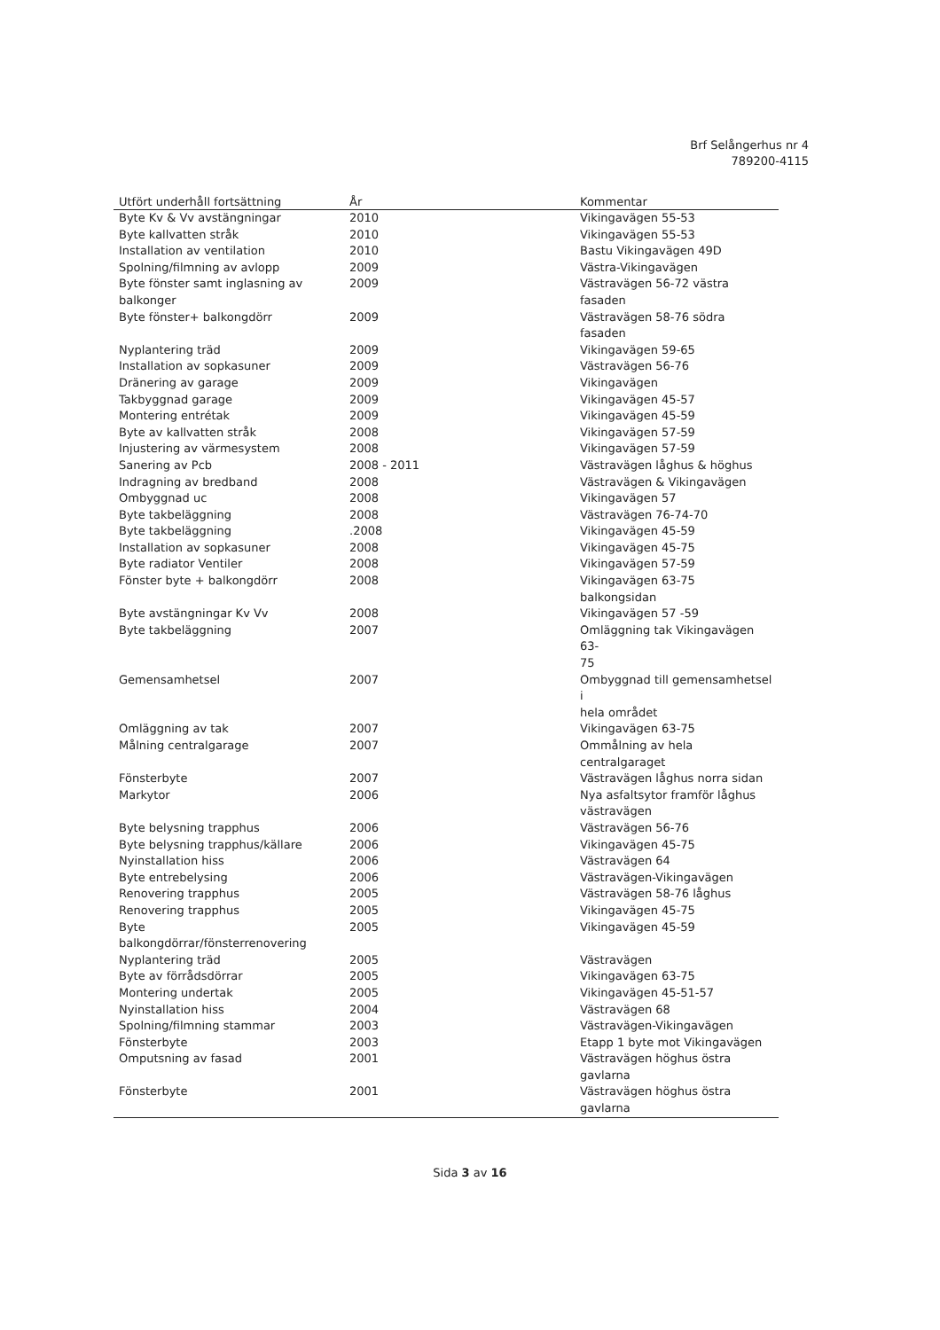Brf Selångerhus nr 4
789200-4115
| Utfört underhåll fortsättning | År | Kommentar |
| --- | --- | --- |
| Byte Kv & Vv avstängningar | 2010 | Vikingavägen 55-53 |
| Byte kallvatten stråk | 2010 | Vikingavägen 55-53 |
| Installation av ventilation | 2010 | Bastu Vikingavägen 49D |
| Spolning/filmning av avlopp | 2009 | Västra-Vikingavägen |
| Byte fönster samt inglasning av balkonger | 2009 | Västravägen 56-72 västra fasaden |
| Byte fönster+ balkongdörr | 2009 | Västravägen 58-76 södra fasaden |
| Nyplantering träd | 2009 | Vikingavägen 59-65 |
| Installation av sopkasuner | 2009 | Västravägen 56-76 |
| Dränering av garage | 2009 | Vikingavägen |
| Takbyggnad garage | 2009 | Vikingavägen 45-57 |
| Montering entrétak | 2009 | Vikingavägen 45-59 |
| Byte av kallvatten stråk | 2008 | Vikingavägen 57-59 |
| Injustering av värmesystem | 2008 | Vikingavägen 57-59 |
| Sanering av Pcb | 2008 - 2011 | Västravägen låghus & höghus |
| Indragning av bredband | 2008 | Västravägen & Vikingavägen |
| Ombyggnad uc | 2008 | Vikingavägen 57 |
| Byte takbeläggning | 2008 | Västravägen 76-74-70 |
| Byte takbeläggning | .2008 | Vikingavägen 45-59 |
| Installation av sopkasuner | 2008 | Vikingavägen 45-75 |
| Byte radiator Ventiler | 2008 | Vikingavägen 57-59 |
| Fönster byte + balkongdörr | 2008 | Vikingavägen 63-75 balkongsidan |
| Byte avstängningar Kv Vv | 2008 | Vikingavägen 57 -59 |
| Byte takbeläggning | 2007 | Omläggning tak Vikingavägen 63- 75 |
| Gemensamhetsel | 2007 | Ombyggnad till gemensamhetsel i hela området |
| Omläggning av tak | 2007 | Vikingavägen 63-75 |
| Målning centralgarage | 2007 | Ommålning av hela centralgaraget |
| Fönsterbyte | 2007 | Västravägen låghus norra sidan |
| Markytor | 2006 | Nya asfaltsytor framför låghus västravägen |
| Byte belysning trapphus | 2006 | Västravägen 56-76 |
| Byte belysning trapphus/källare | 2006 | Vikingavägen 45-75 |
| Nyinstallation hiss | 2006 | Västravägen 64 |
| Byte entrebelysing | 2006 | Västravägen-Vikingavägen |
| Renovering trapphus | 2005 | Västravägen 58-76 låghus |
| Renovering trapphus | 2005 | Vikingavägen 45-75 |
| Byte balkongdörrar/fönsterrenovering | 2005 | Vikingavägen 45-59 |
| Nyplantering träd | 2005 | Västravägen |
| Byte av förrådsdörrar | 2005 | Vikingavägen 63-75 |
| Montering undertak | 2005 | Vikingavägen 45-51-57 |
| Nyinstallation hiss | 2004 | Västravägen 68 |
| Spolning/filmning stammar | 2003 | Västravägen-Vikingavägen |
| Fönsterbyte | 2003 | Etapp 1 byte mot Vikingavägen |
| Omputsning av fasad | 2001 | Västravägen höghus östra gavlarna |
| Fönsterbyte | 2001 | Västravägen höghus östra gavlarna |
Sida 3 av 16